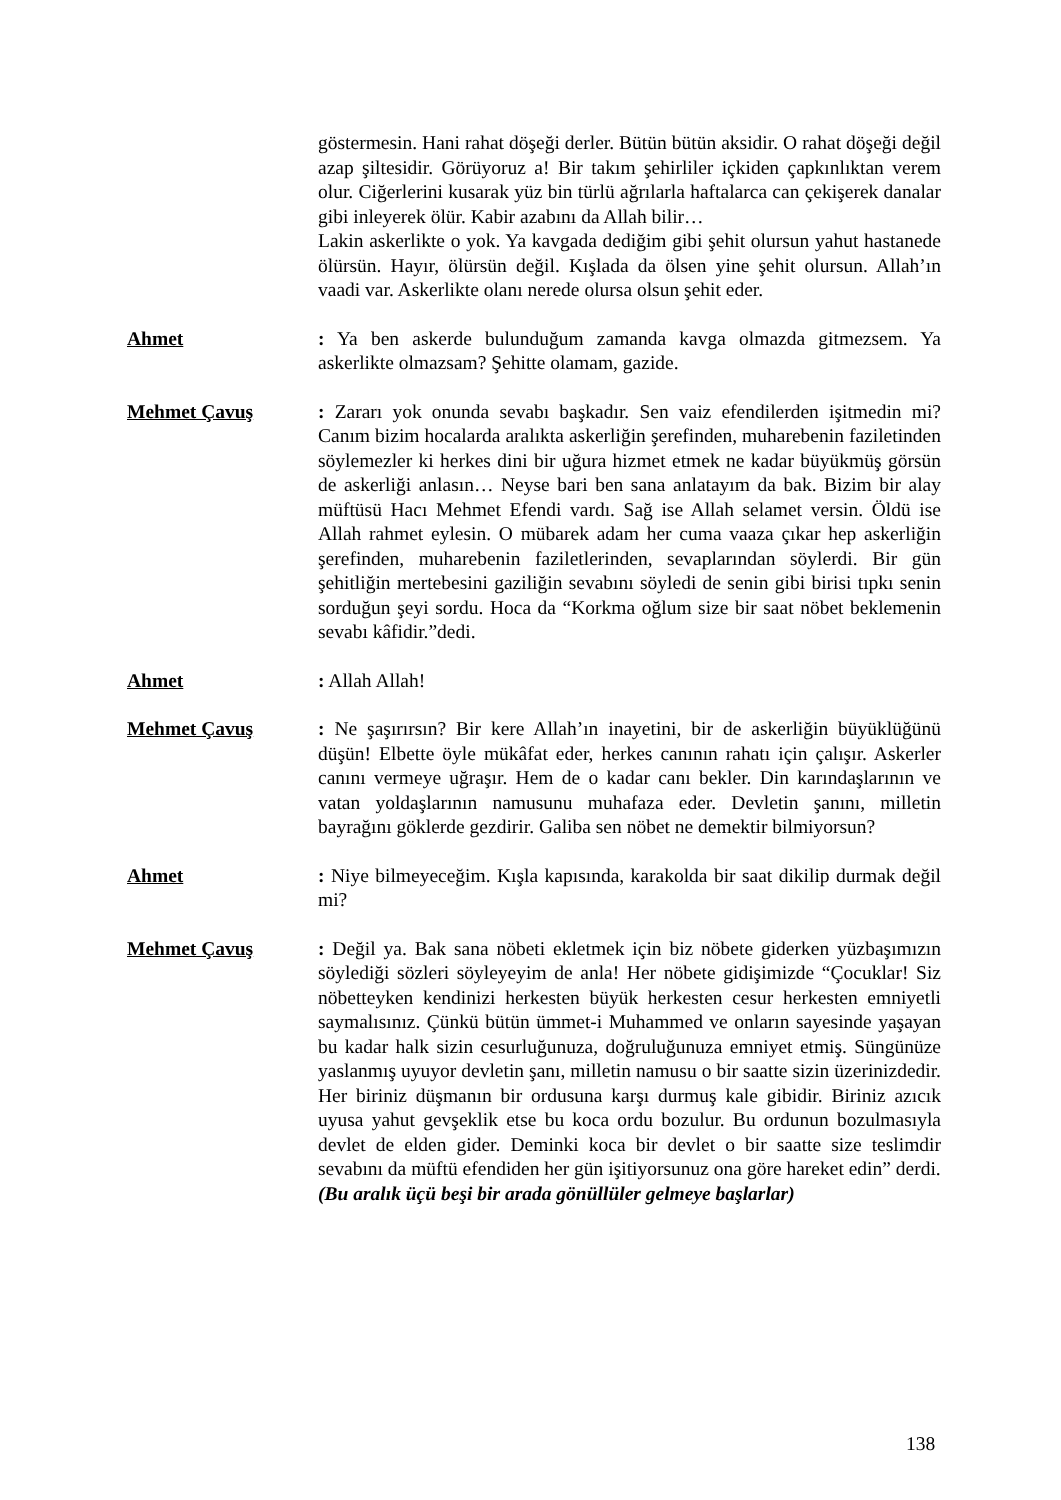göstermesin. Hani rahat döşeği derler. Bütün bütün aksidir. O rahat döşeği değil azap şiltesidir. Görüyoruz a! Bir takım şehirliler içkiden çapkınlıktan verem olur. Ciğerlerini kusarak yüz bin türlü ağrılarla haftalarca can çekişerek danalar gibi inleyerek ölür. Kabir azabını da Allah bilir…
Lakin askerlikte o yok. Ya kavgada dediğim gibi şehit olursun yahut hastanede ölürsün. Hayır, ölürsün değil. Kışlada da ölsen yine şehit olursun. Allah’ın vaadi var. Askerlikte olanı nerede olursa olsun şehit eder.
Ahmet : Ya ben askerde bulunduğum zamanda kavga olmazda gitmezsem. Ya askerlikte olmazsam? Şehitte olamam, gazide.
Mehmet Çavuş : Zararı yok onunda sevabı başkadır. Sen vaiz efendilerden işitmedin mi? Canım bizim hocalarda aralıkta askerliğin şerefinden, muharebenin faziletinden söylemezler ki herkes dini bir uğura hizmet etmek ne kadar büyükmüş görsün de askerliği anlasın… Neyse bari ben sana anlatayım da bak. Bizim bir alay müftüsü Hacı Mehmet Efendi vardı. Sağ ise Allah selamet versin. Öldü ise Allah rahmet eylesin. O mübarek adam her cuma vaaza çıkar hep askerliğin şerefinden, muharebenin faziletlerinden, sevaplarından söylerdi. Bir gün şehitliğin mertebesini gaziliğin sevabını söyledi de senin gibi birisi tıpkı senin sorduğun şeyi sordu. Hoca da “Korkma oğlum size bir saat nöbet beklemenin sevabı kâfidir.”dedi.
Ahmet : Allah Allah!
Mehmet Çavuş : Ne şaşırırsın? Bir kere Allah’ın inayetini, bir de askerliğin büyüklüğünü düşün! Elbette öyle mükâfat eder, herkes canının rahatı için çalışır. Askerler canını vermeye uğraşır. Hem de o kadar canı bekler. Din karındaşlarının ve vatan yoldaşlarının namusunu muhafaza eder. Devletin şanını, milletin bayrağını göklerde gezdirir. Galiba sen nöbet ne demektir bilmiyorsun?
Ahmet : Niye bilmeyeceğim. Kışla kapısında, karakolda bir saat dikilip durmak değil mi?
Mehmet Çavuş : Değil ya. Bak sana nöbeti ekletmek için biz nöbete giderken yüzbaşımızın söylediği sözleri söyleyeyim de anla! Her nöbete gidişimizde “Çocuklar! Siz nöbetteyken kendinizi herkesten büyük herkesten cesur herkesten emniyetli saymalısınız. Çünkü bütün ümmet-i Muhammed ve onların sayesinde yaşayan bu kadar halk sizin cesurluğunuza, doğruluğunuza emniyet etmiş. Süngünüze yaslanmış uyuyor devletin şanı, milletin namusu o bir saatte sizin üzerinizdedir. Her biriniz düşmanın bir ordusuna karşı durmuş kale gibidir. Biriniz azıcık uyusa yahut gevşeklik etse bu koca ordu bozulur. Bu ordunun bozulmasıyla devlet de elden gider. Deminki koca bir devlet o bir saatte size teslimdir sevabını da müftü efendiden her gün işitiyorsunuz ona göre hareket edin” derdi.
(Bu aralık üçü beşi bir arada gönüllüler gelmeye başlarlar)
138